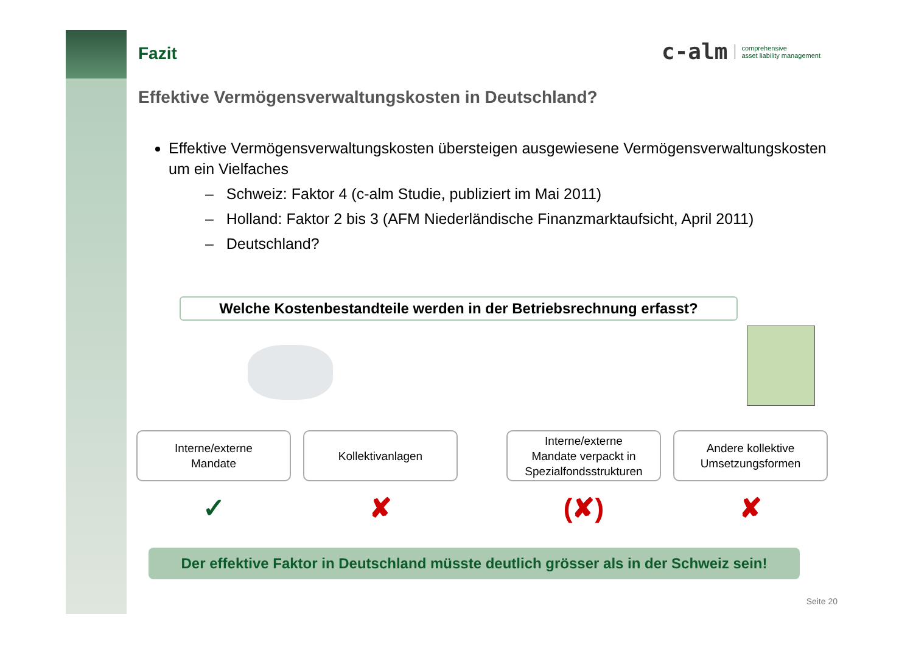Fazit
c-alm comprehensive
asset liability management
Effektive Vermögensverwaltungskosten in Deutschland?
Effektive Vermögensverwaltungskosten übersteigen ausgewiesene Vermögensverwaltungskosten um ein Vielfaches
– Schweiz: Faktor 4 (c-alm Studie, publiziert im Mai 2011)
– Holland: Faktor 2 bis 3 (AFM Niederländische Finanzmarktaufsicht, April 2011)
– Deutschland?
Welche Kostenbestandteile werden in der Betriebsrechnung erfasst?
Interne/externe
Mandate
Kollektivanlagen Interne/externe
Mandate verpackt in
Spezialfondsstrukturen
Andere kollektive
Umsetzungsformen
✓ ✘ (✘) ✘
Der effektive Faktor in Deutschland müsste deutlich grösser als in der Schweiz sein!
Seite 20